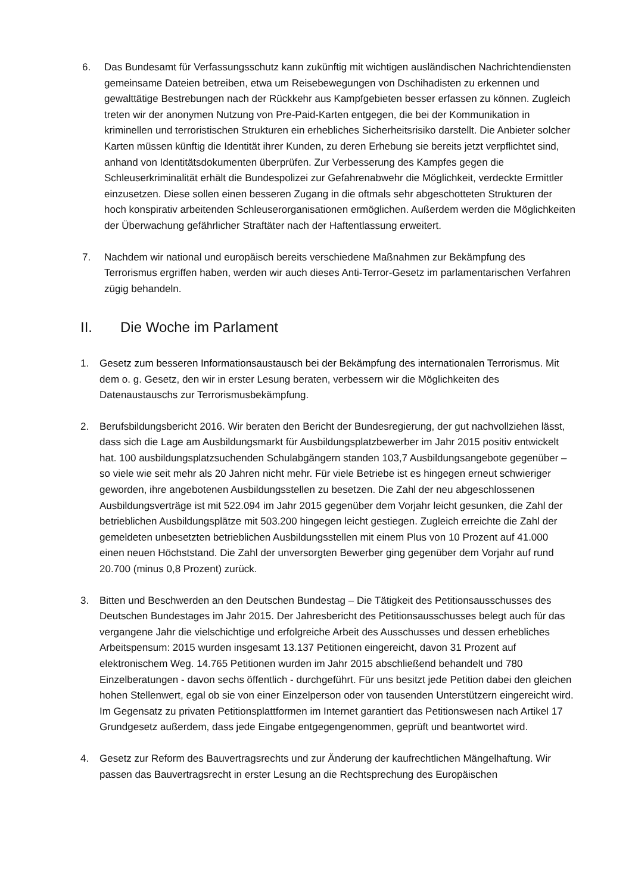6. Das Bundesamt für Verfassungsschutz kann zukünftig mit wichtigen ausländischen Nachrichtendiensten gemeinsame Dateien betreiben, etwa um Reisebewegungen von Dschihadisten zu erkennen und gewalttätige Bestrebungen nach der Rückkehr aus Kampfgebieten besser erfassen zu können. Zugleich treten wir der anonymen Nutzung von Pre-Paid-Karten entgegen, die bei der Kommunikation in kriminellen und terroristischen Strukturen ein erhebliches Sicherheitsrisiko darstellt. Die Anbieter solcher Karten müssen künftig die Identität ihrer Kunden, zu deren Erhebung sie bereits jetzt verpflichtet sind, anhand von Identitätsdokumenten überprüfen. Zur Verbesserung des Kampfes gegen die Schleuserkriminalität erhält die Bundespolizei zur Gefahrenabwehr die Möglichkeit, verdeckte Ermittler einzusetzen. Diese sollen einen besseren Zugang in die oftmals sehr abgeschotteten Strukturen der hoch konspirativ arbeitenden Schleuserorganisationen ermöglichen. Außerdem werden die Möglichkeiten der Überwachung gefährlicher Straftäter nach der Haftentlassung erweitert.
7. Nachdem wir national und europäisch bereits verschiedene Maßnahmen zur Bekämpfung des Terrorismus ergriffen haben, werden wir auch dieses Anti-Terror-Gesetz im parlamentarischen Verfahren zügig behandeln.
II. Die Woche im Parlament
1. Gesetz zum besseren Informationsaustausch bei der Bekämpfung des internationalen Terrorismus. Mit dem o. g. Gesetz, den wir in erster Lesung beraten, verbessern wir die Möglichkeiten des Datenaustauschs zur Terrorismusbekämpfung.
2. Berufsbildungsbericht 2016. Wir beraten den Bericht der Bundesregierung, der gut nachvollziehen lässt, dass sich die Lage am Ausbildungsmarkt für Ausbildungsplatzbewerber im Jahr 2015 positiv entwickelt hat. 100 ausbildungsplatzsuchenden Schulabgängern standen 103,7 Ausbildungsangebote gegenüber – so viele wie seit mehr als 20 Jahren nicht mehr. Für viele Betriebe ist es hingegen erneut schwieriger geworden, ihre angebotenen Ausbildungsstellen zu besetzen. Die Zahl der neu abgeschlossenen Ausbildungsverträge ist mit 522.094 im Jahr 2015 gegenüber dem Vorjahr leicht gesunken, die Zahl der betrieblichen Ausbildungsplätze mit 503.200 hingegen leicht gestiegen. Zugleich erreichte die Zahl der gemeldeten unbesetzten betrieblichen Ausbildungsstellen mit einem Plus von 10 Prozent auf 41.000 einen neuen Höchststand. Die Zahl der unversorgten Bewerber ging gegenüber dem Vorjahr auf rund 20.700 (minus 0,8 Prozent) zurück.
3. Bitten und Beschwerden an den Deutschen Bundestag – Die Tätigkeit des Petitionsausschusses des Deutschen Bundestages im Jahr 2015. Der Jahresbericht des Petitionsausschusses belegt auch für das vergangene Jahr die vielschichtige und erfolgreiche Arbeit des Ausschusses und dessen erhebliches Arbeitspensum: 2015 wurden insgesamt 13.137 Petitionen eingereicht, davon 31 Prozent auf elektronischem Weg. 14.765 Petitionen wurden im Jahr 2015 abschließend behandelt und 780 Einzelberatungen - davon sechs öffentlich - durchgeführt. Für uns besitzt jede Petition dabei den gleichen hohen Stellenwert, egal ob sie von einer Einzelperson oder von tausenden Unterstützern eingereicht wird. Im Gegensatz zu privaten Petitionsplattformen im Internet garantiert das Petitionswesen nach Artikel 17 Grundgesetz außerdem, dass jede Eingabe entgegengenommen, geprüft und beantwortet wird.
4. Gesetz zur Reform des Bauvertragsrechts und zur Änderung der kaufrechtlichen Mängelhaftung. Wir passen das Bauvertragsrecht in erster Lesung an die Rechtsprechung des Europäischen